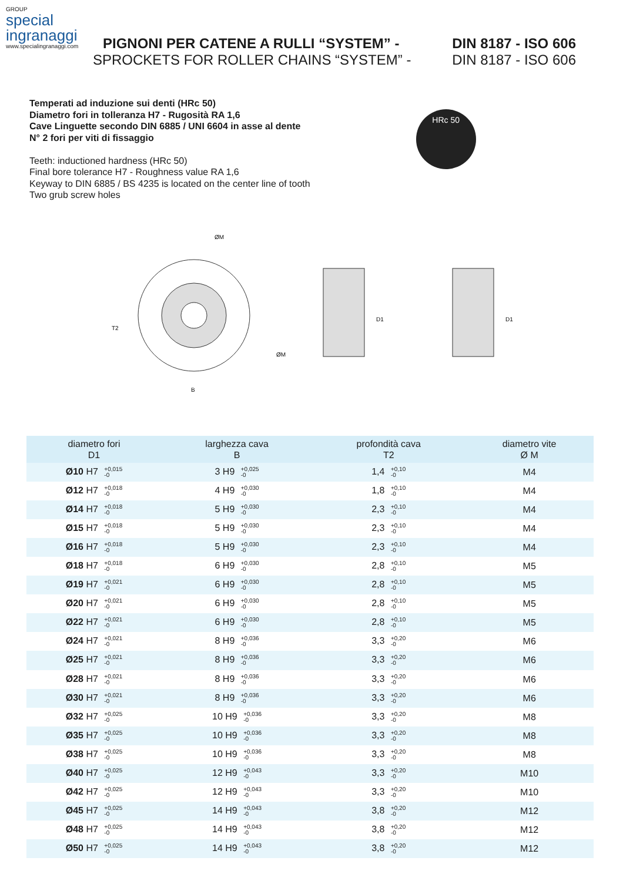GROUP
special
ingranaggi
www.specialingranaggi.com
PIGNONI PER CATENE A RULLI “SYSTEM” - DIN 8187 - ISO 606
SPROCKETS FOR ROLLER CHAINS “SYSTEM” - DIN 8187 - ISO 606
Temperati ad induzione sui denti (HRc 50)
Diametro fori in tolleranza H7 - Rugosità RA 1,6
Cave Linguette secondo DIN 6885 / UNI 6604 in asse al dente
N° 2 fori per viti di fissaggio
Teeth: inductioned hardness (HRc 50)
Final bore tolerance H7 - Roughness value RA 1,6
Keyway to DIN 6885 / BS 4235 is located on the center line of tooth
Two grub screw holes
HRc 50
ØM
B
T2
ØM
D1
D1
| diametro fori D1 | larghezza cava B | profondità cava T2 | diametro vite Ø M |
| --- | --- | --- | --- |
| Ø10 H7 +0,015 -0 | 3 H9 +0,025 -0 | 1,4 +0,10 -0 | M4 |
| Ø12 H7 +0,018 -0 | 4 H9 +0,030 -0 | 1,8 +0,10 -0 | M4 |
| Ø14 H7 +0,018 -0 | 5 H9 +0,030 -0 | 2,3 +0,10 -0 | M4 |
| Ø15 H7 +0,018 -0 | 5 H9 +0,030 -0 | 2,3 +0,10 -0 | M4 |
| Ø16 H7 +0,018 -0 | 5 H9 +0,030 -0 | 2,3 +0,10 -0 | M4 |
| Ø18 H7 +0,018 -0 | 6 H9 +0,030 -0 | 2,8 +0,10 -0 | M5 |
| Ø19 H7 +0,021 -0 | 6 H9 +0,030 -0 | 2,8 +0,10 -0 | M5 |
| Ø20 H7 +0,021 -0 | 6 H9 +0,030 -0 | 2,8 +0,10 -0 | M5 |
| Ø22 H7 +0,021 -0 | 6 H9 +0,030 -0 | 2,8 +0,10 -0 | M5 |
| Ø24 H7 +0,021 -0 | 8 H9 +0,036 -0 | 3,3 +0,20 -0 | M6 |
| Ø25 H7 +0,021 -0 | 8 H9 +0,036 -0 | 3,3 +0,20 -0 | M6 |
| Ø28 H7 +0,021 -0 | 8 H9 +0,036 -0 | 3,3 +0,20 -0 | M6 |
| Ø30 H7 +0,021 -0 | 8 H9 +0,036 -0 | 3,3 +0,20 -0 | M6 |
| Ø32 H7 +0,025 -0 | 10 H9 +0,036 -0 | 3,3 +0,20 -0 | M8 |
| Ø35 H7 +0,025 -0 | 10 H9 +0,036 -0 | 3,3 +0,20 -0 | M8 |
| Ø38 H7 +0,025 -0 | 10 H9 +0,036 -0 | 3,3 +0,20 -0 | M8 |
| Ø40 H7 +0,025 -0 | 12 H9 +0,043 -0 | 3,3 +0,20 -0 | M10 |
| Ø42 H7 +0,025 -0 | 12 H9 +0,043 -0 | 3,3 +0,20 -0 | M10 |
| Ø45 H7 +0,025 -0 | 14 H9 +0,043 -0 | 3,8 +0,20 -0 | M12 |
| Ø48 H7 +0,025 -0 | 14 H9 +0,043 -0 | 3,8 +0,20 -0 | M12 |
| Ø50 H7 +0,025 -0 | 14 H9 +0,043 -0 | 3,8 +0,20 -0 | M12 |